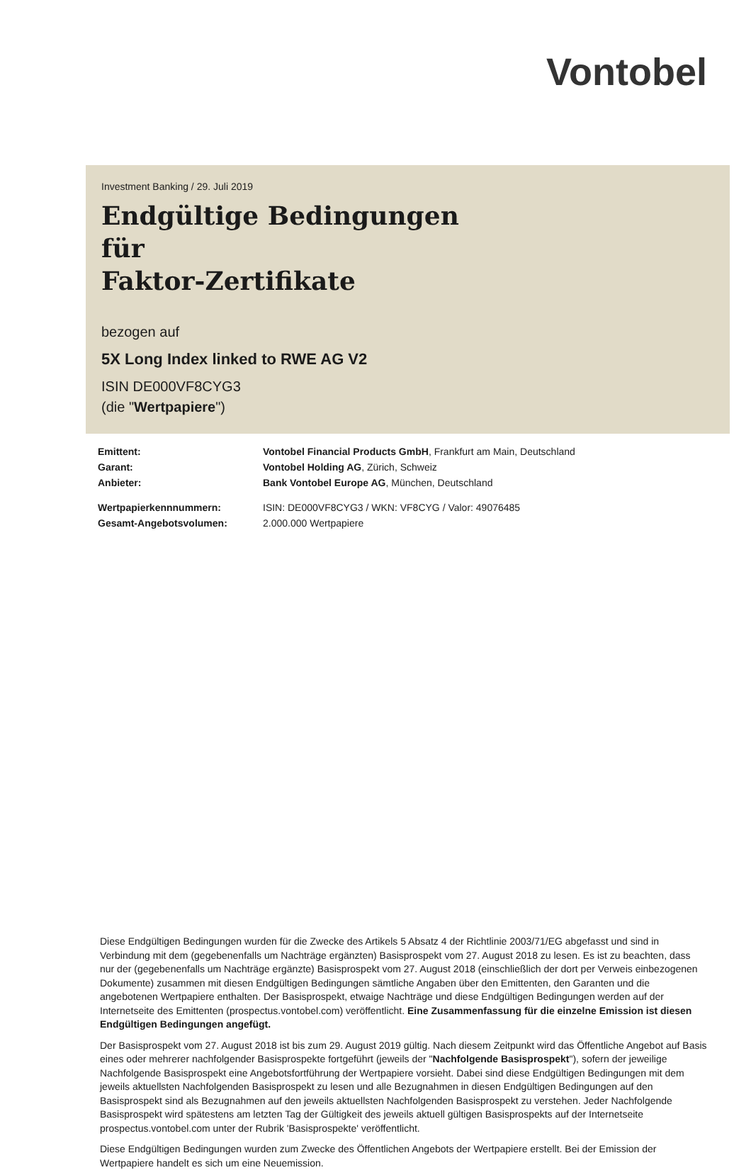Vontobel
Investment Banking / 29. Juli 2019
Endgültige Bedingungen
für
Faktor-Zertifikate
bezogen auf
5X Long Index linked to RWE AG V2
ISIN DE000VF8CYG3
(die "Wertpapiere")
| Emittent: | Vontobel Financial Products GmbH , Frankfurt am Main, Deutschland |
| Garant: | Vontobel Holding AG , Zürich, Schweiz |
| Anbieter: | Bank Vontobel Europe AG , München, Deutschland |
| Wertpapierkennnummern: | ISIN: DE000VF8CYG3 / WKN: VF8CYG / Valor: 49076485 |
| Gesamt-Angebotsvolumen: | 2.000.000 Wertpapiere |
Diese Endgültigen Bedingungen wurden für die Zwecke des Artikels 5 Absatz 4 der Richtlinie 2003/71/EG abgefasst und sind in Verbindung mit dem (gegebenenfalls um Nachträge ergänzten) Basisprospekt vom 27. August 2018 zu lesen. Es ist zu beachten, dass nur der (gegebenenfalls um Nachträge ergänzte) Basisprospekt vom 27. August 2018 (einschließlich der dort per Verweis einbezogenen Dokumente) zusammen mit diesen Endgültigen Bedingungen sämtliche Angaben über den Emittenten, den Garanten und die angebotenen Wertpapiere enthalten. Der Basisprospekt, etwaige Nachträge und diese Endgültigen Bedingungen werden auf der Internetseite des Emittenten (prospectus.vontobel.com) veröffentlicht. Eine Zusammenfassung für die einzelne Emission ist diesen Endgültigen Bedingungen angefügt.
Der Basisprospekt vom 27. August 2018 ist bis zum 29. August 2019 gültig. Nach diesem Zeitpunkt wird das Öffentliche Angebot auf Basis eines oder mehrerer nachfolgender Basisprospekte fortgeführt (jeweils der "Nachfolgende Basisprospekt"), sofern der jeweilige Nachfolgende Basisprospekt eine Angebotsfortführung der Wertpapiere vorsieht. Dabei sind diese Endgültigen Bedingungen mit dem jeweils aktuellsten Nachfolgenden Basisprospekt zu lesen und alle Bezugnahmen in diesen Endgültigen Bedingungen auf den Basisprospekt sind als Bezugnahmen auf den jeweils aktuellsten Nachfolgenden Basisprospekt zu verstehen. Jeder Nachfolgende Basisprospekt wird spätestens am letzten Tag der Gültigkeit des jeweils aktuell gültigen Basisprospekts auf der Internetseite prospectus.vontobel.com unter der Rubrik 'Basisprospekte' veröffentlicht.
Diese Endgültigen Bedingungen wurden zum Zwecke des Öffentlichen Angebots der Wertpapiere erstellt. Bei der Emission der Wertpapiere handelt es sich um eine Neuemission.